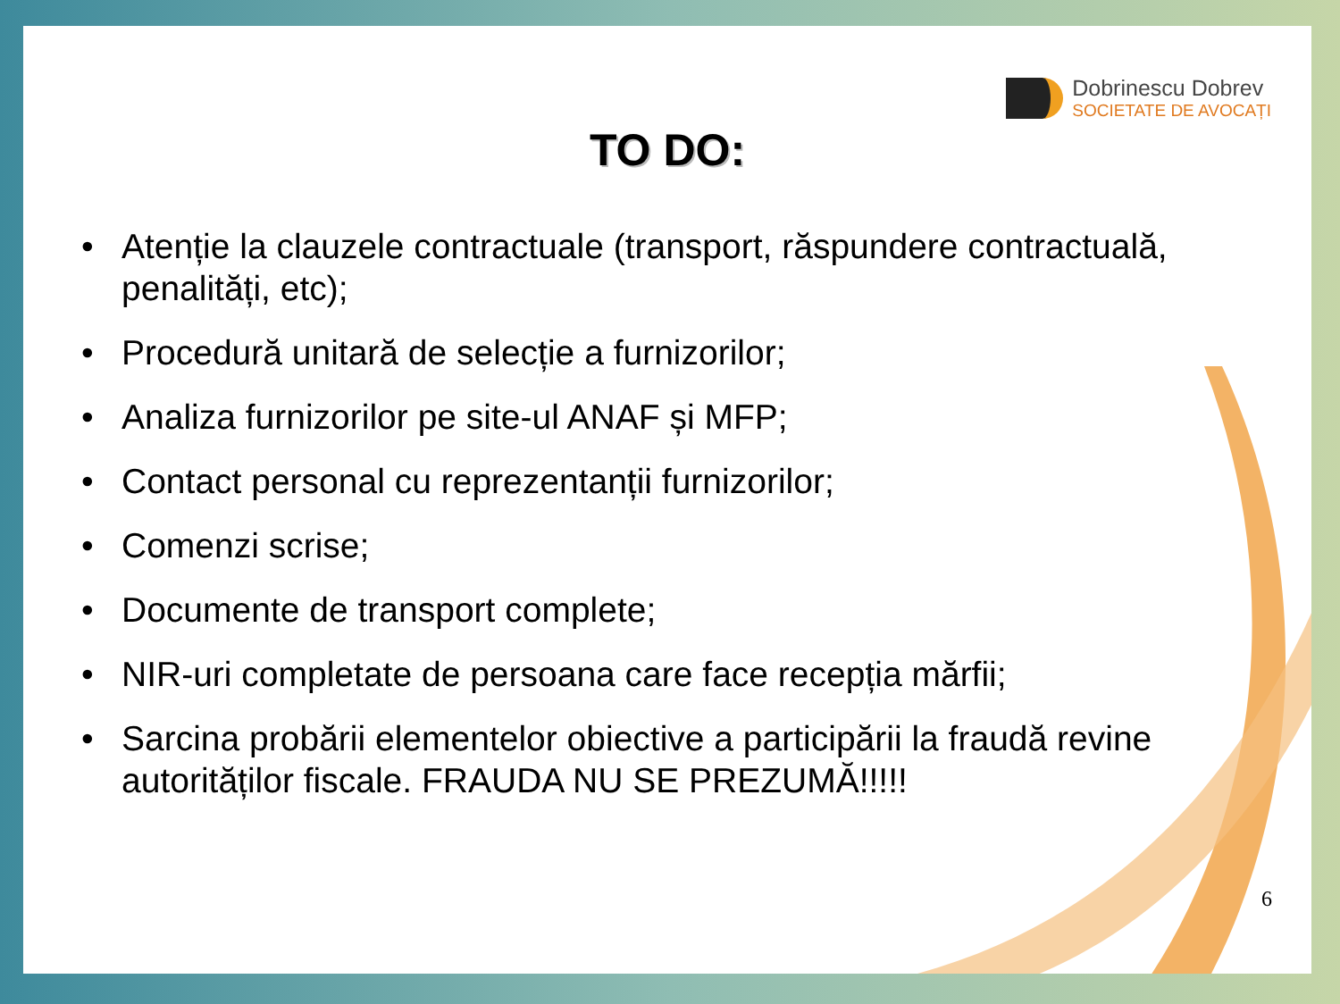Dobrinescu Dobrev
SOCIETATE DE AVOCAȚI
TO DO:
• Atenție la clauzele contractuale (transport, răspundere contractuală, penalități, etc);
• Procedură unitară de selecție a furnizorilor;
• Analiza furnizorilor pe site-ul ANAF și MFP;
• Contact personal cu reprezentanții furnizorilor;
• Comenzi scrise;
• Documente de transport complete;
• NIR-uri completate de persoana care face recepția mărfii;
• Sarcina probării elementelor obiective a participării la fraudă revine autorităților fiscale. FRAUDA NU SE PREZUMĂ!!!!!
6